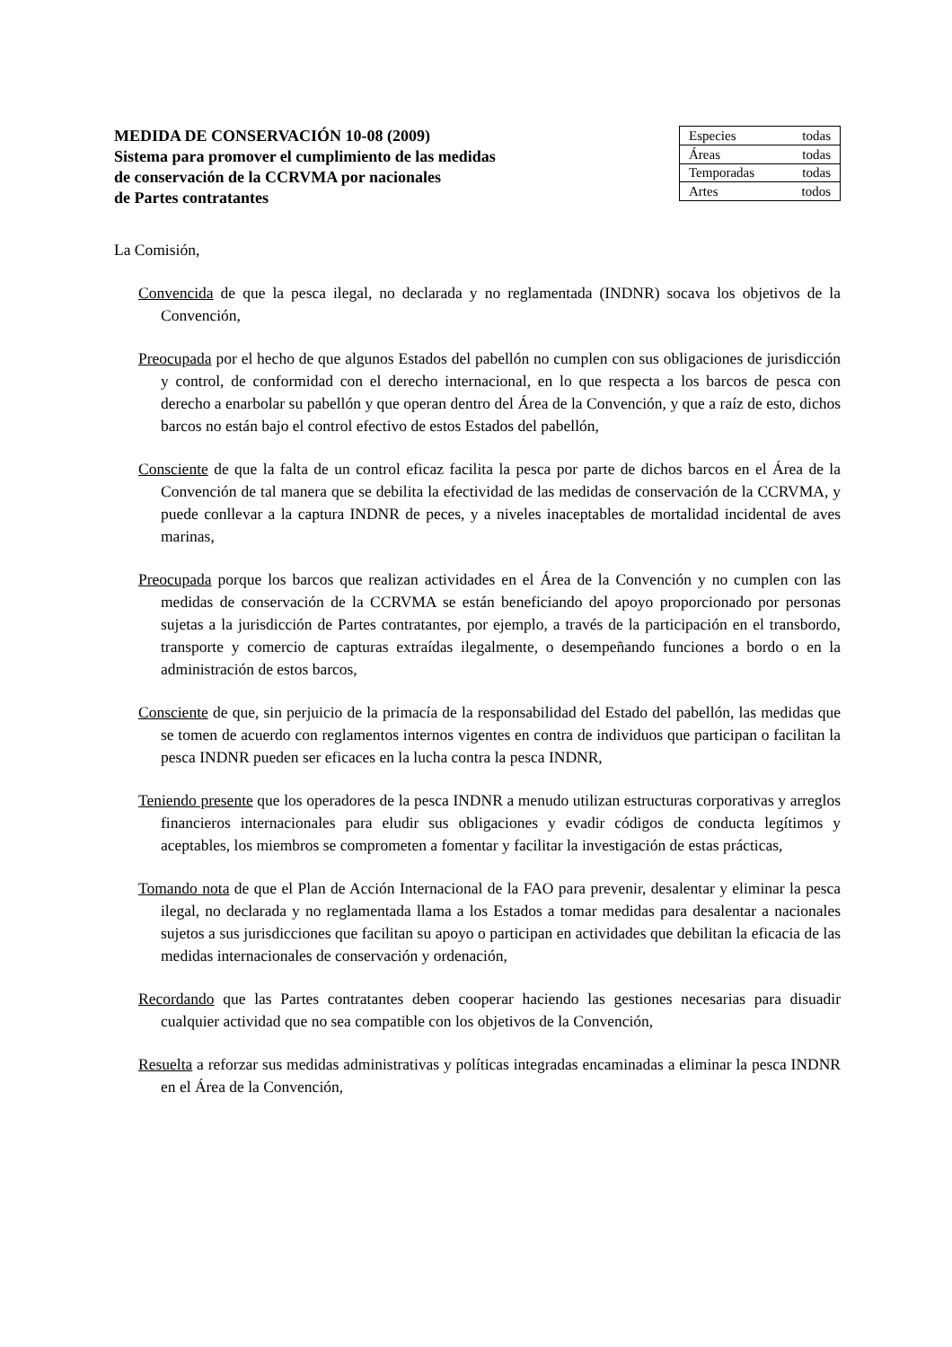MEDIDA DE CONSERVACIÓN 10-08 (2009)
Sistema para promover el cumplimiento de las medidas
de conservación de la CCRVMA por nacionales
de Partes contratantes
| Especies | todas |
| Áreas | todas |
| Temporadas | todas |
| Artes | todos |
La Comisión,
Convencida de que la pesca ilegal, no declarada y no reglamentada (INDNR) socava los objetivos de la Convención,
Preocupada por el hecho de que algunos Estados del pabellón no cumplen con sus obligaciones de jurisdicción y control, de conformidad con el derecho internacional, en lo que respecta a los barcos de pesca con derecho a enarbolar su pabellón y que operan dentro del Área de la Convención, y que a raíz de esto, dichos barcos no están bajo el control efectivo de estos Estados del pabellón,
Consciente de que la falta de un control eficaz facilita la pesca por parte de dichos barcos en el Área de la Convención de tal manera que se debilita la efectividad de las medidas de conservación de la CCRVMA, y puede conllevar a la captura INDNR de peces, y a niveles inaceptables de mortalidad incidental de aves marinas,
Preocupada porque los barcos que realizan actividades en el Área de la Convención y no cumplen con las medidas de conservación de la CCRVMA se están beneficiando del apoyo proporcionado por personas sujetas a la jurisdicción de Partes contratantes, por ejemplo, a través de la participación en el transbordo, transporte y comercio de capturas extraídas ilegalmente, o desempeñando funciones a bordo o en la administración de estos barcos,
Consciente de que, sin perjuicio de la primacía de la responsabilidad del Estado del pabellón, las medidas que se tomen de acuerdo con reglamentos internos vigentes en contra de individuos que participan o facilitan la pesca INDNR pueden ser eficaces en la lucha contra la pesca INDNR,
Teniendo presente que los operadores de la pesca INDNR a menudo utilizan estructuras corporativas y arreglos financieros internacionales para eludir sus obligaciones y evadir códigos de conducta legítimos y aceptables, los miembros se comprometen a fomentar y facilitar la investigación de estas prácticas,
Tomando nota de que el Plan de Acción Internacional de la FAO para prevenir, desalentar y eliminar la pesca ilegal, no declarada y no reglamentada llama a los Estados a tomar medidas para desalentar a nacionales sujetos a sus jurisdicciones que facilitan su apoyo o participan en actividades que debilitan la eficacia de las medidas internacionales de conservación y ordenación,
Recordando que las Partes contratantes deben cooperar haciendo las gestiones necesarias para disuadir cualquier actividad que no sea compatible con los objetivos de la Convención,
Resuelta a reforzar sus medidas administrativas y políticas integradas encaminadas a eliminar la pesca INDNR en el Área de la Convención,